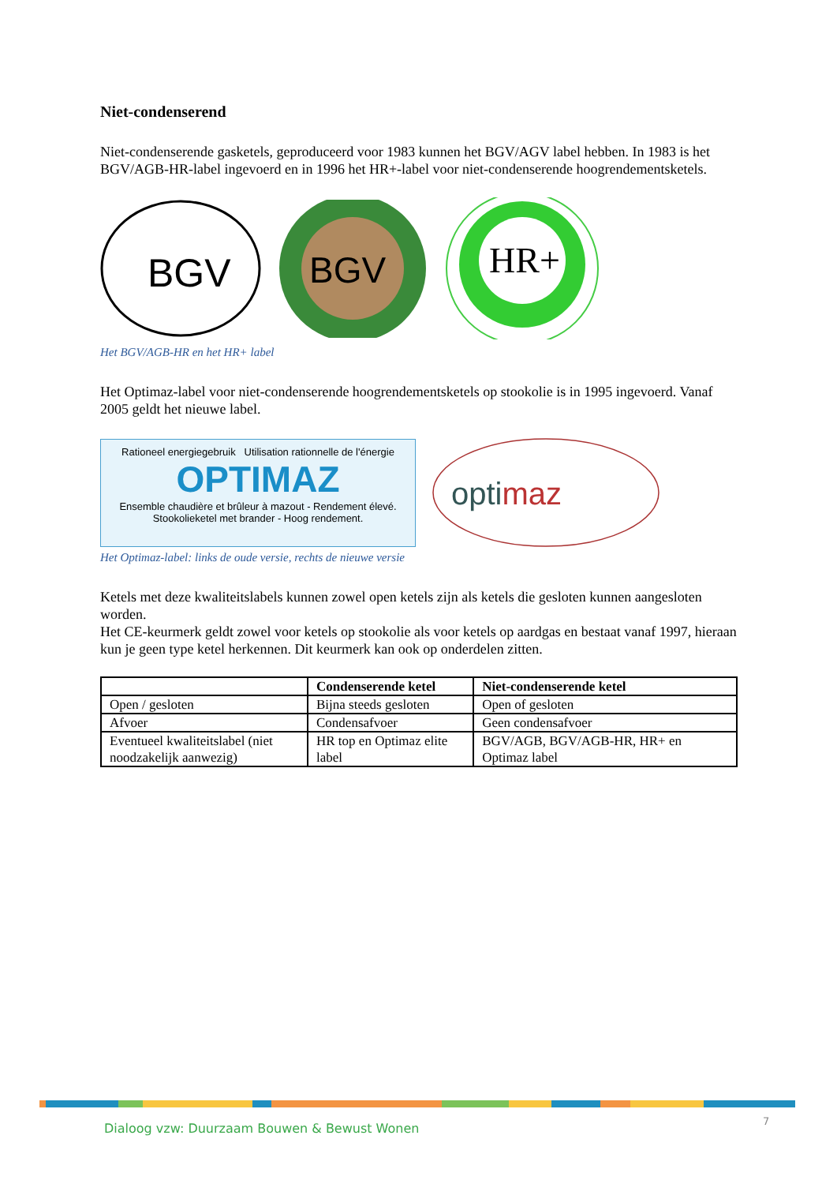Niet-condenserend
Niet-condenserende gasketels, geproduceerd voor 1983 kunnen het BGV/AGV label hebben. In 1983 is het BGV/AGB-HR-label ingevoerd en in 1996 het HR+-label voor niet-condenserende hoogrendementsketels.
BGV
BGV
HR+
Het BGV/AGB-HR en het HR+ label
Het Optimaz-label voor niet-condenserende hoogrendementsketels op stookolie is in 1995 ingevoerd. Vanaf 2005 geldt het nieuwe label.
Rationeel energiegebruik Utilisation rationnelle de l'énergie
OPTIMAZ
Ensemble chaudière et brûleur à mazout - Rendement élevé.
Stookolieketel met brander - Hoog rendement.
optimaz
Het Optimaz-label: links de oude versie, rechts de nieuwe versie
Ketels met deze kwaliteitslabels kunnen zowel open ketels zijn als ketels die gesloten kunnen aangesloten worden.
Het CE-keurmerk geldt zowel voor ketels op stookolie als voor ketels op aardgas en bestaat vanaf 1997, hieraan kun je geen type ketel herkennen. Dit keurmerk kan ook op onderdelen zitten.
| | Condenserende ketel | Niet-condenserende ketel |
| --- | --- | --- |
| Open / gesloten | Bijna steeds gesloten | Open of gesloten |
| Afvoer | Condensafvoer | Geen condensafvoer |
| Eventueel kwaliteitslabel (niet noodzakelijk aanwezig) | HR top en Optimaz elite label | BGV/AGB, BGV/AGB-HR, HR+ en Optimaz label |
Dialoog vzw: Duurzaam Bouwen & Bewust Wonen
7